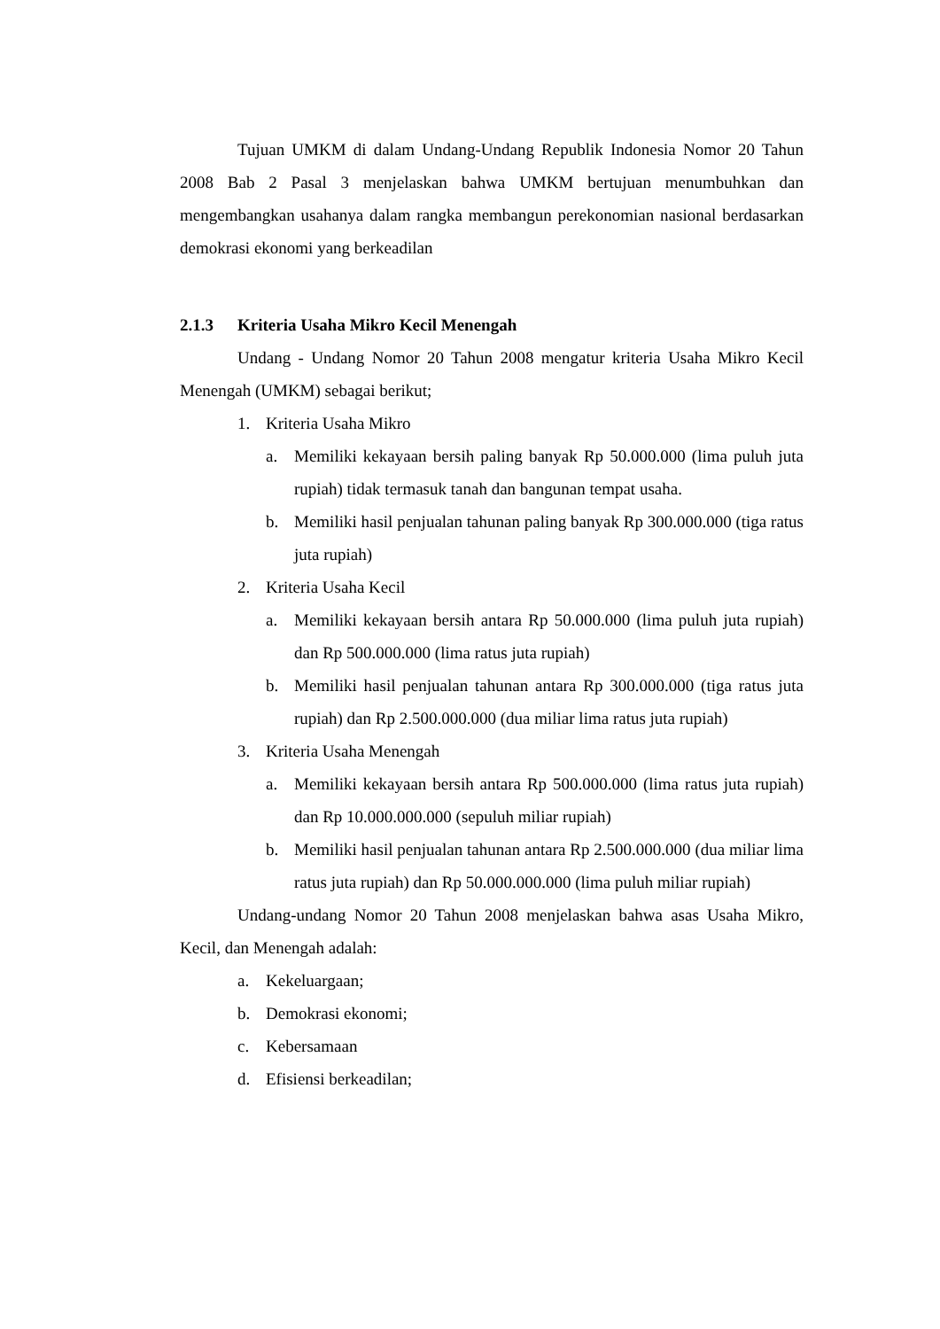Tujuan UMKM di dalam Undang-Undang Republik Indonesia Nomor 20 Tahun 2008 Bab 2 Pasal 3 menjelaskan bahwa UMKM bertujuan menumbuhkan dan mengembangkan usahanya dalam rangka membangun perekonomian nasional berdasarkan demokrasi ekonomi yang berkeadilan
2.1.3 Kriteria Usaha Mikro Kecil Menengah
Undang - Undang Nomor 20 Tahun 2008 mengatur kriteria Usaha Mikro Kecil Menengah (UMKM) sebagai berikut;
1. Kriteria Usaha Mikro
a. Memiliki kekayaan bersih paling banyak Rp 50.000.000 (lima puluh juta rupiah) tidak termasuk tanah dan bangunan tempat usaha.
b. Memiliki hasil penjualan tahunan paling banyak Rp 300.000.000 (tiga ratus juta rupiah)
2. Kriteria Usaha Kecil
a. Memiliki kekayaan bersih antara Rp 50.000.000 (lima puluh juta rupiah) dan Rp 500.000.000 (lima ratus juta rupiah)
b. Memiliki hasil penjualan tahunan antara Rp 300.000.000 (tiga ratus juta rupiah) dan Rp 2.500.000.000 (dua miliar lima ratus juta rupiah)
3. Kriteria Usaha Menengah
a. Memiliki kekayaan bersih antara Rp 500.000.000 (lima ratus juta rupiah) dan Rp 10.000.000.000 (sepuluh miliar rupiah)
b. Memiliki hasil penjualan tahunan antara Rp 2.500.000.000 (dua miliar lima ratus juta rupiah) dan Rp 50.000.000.000 (lima puluh miliar rupiah)
Undang-undang Nomor 20 Tahun 2008 menjelaskan bahwa asas Usaha Mikro, Kecil, dan Menengah adalah:
a. Kekeluargaan;
b. Demokrasi ekonomi;
c. Kebersamaan
d. Efisiensi berkeadilan;